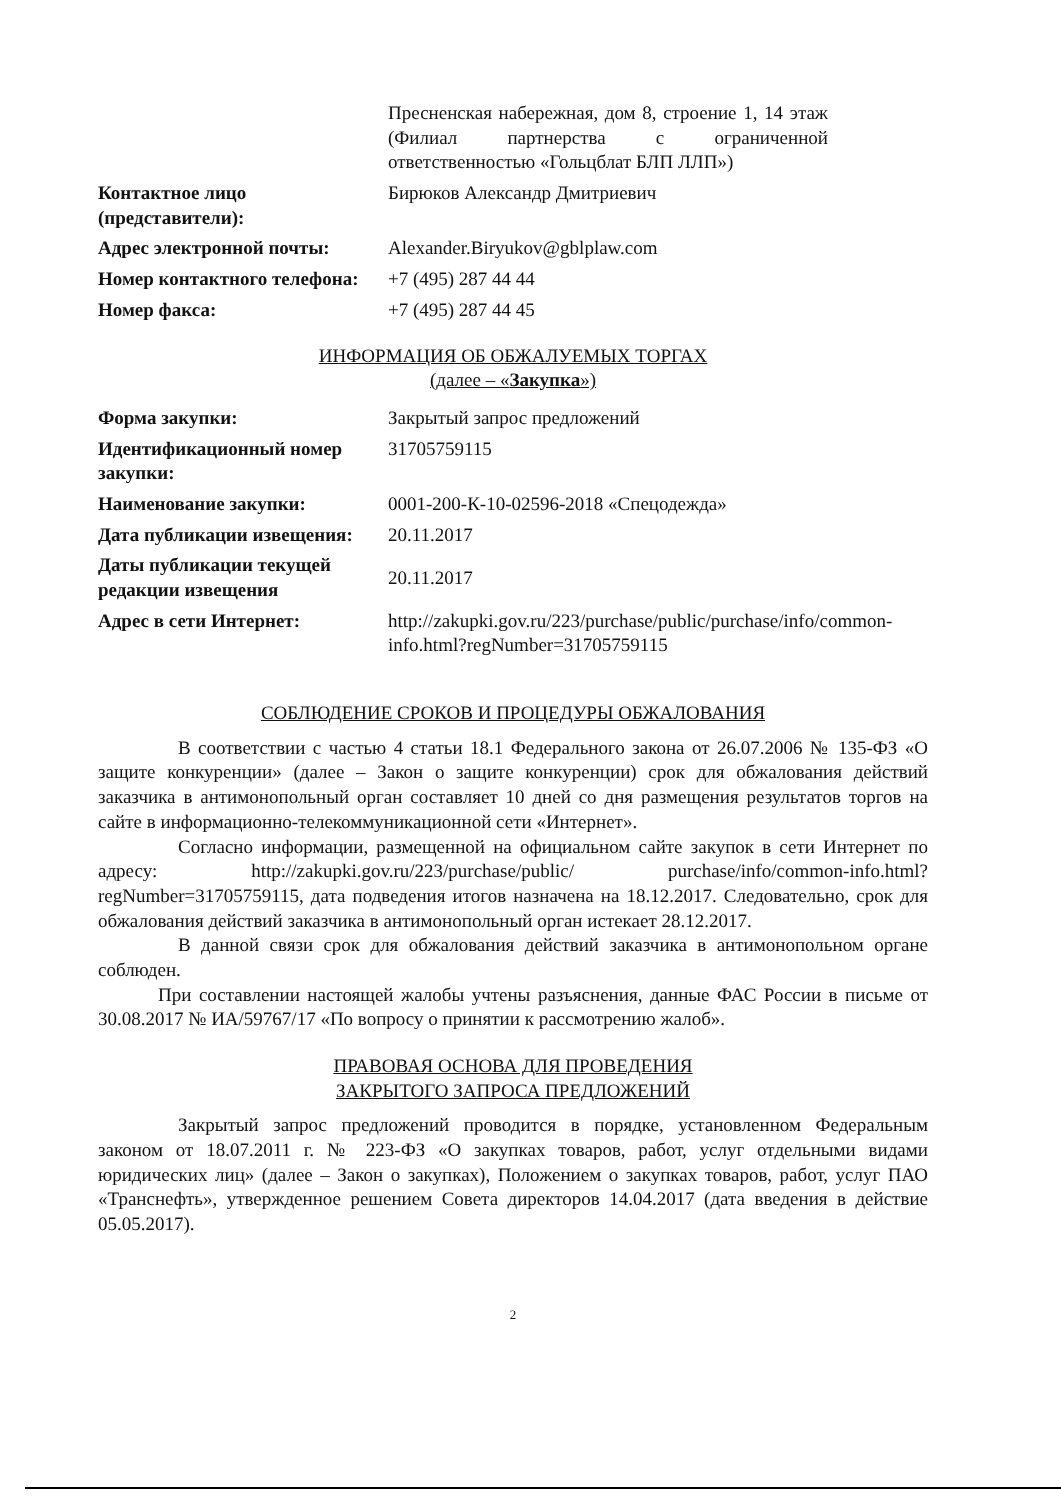| | Пресненская набережная, дом 8, строение 1, 14 этаж (Филиал партнерства с ограниченной ответственностью «Гольцблат БЛП ЛЛП») |
| Контактное лицо (представители): | Бирюков Александр Дмитриевич |
| Адрес электронной почты: | Alexander.Biryukov@gblplaw.com |
| Номер контактного телефона: | +7 (495) 287 44 44 |
| Номер факса: | +7 (495) 287 44 45 |
ИНФОРМАЦИЯ ОБ ОБЖАЛУЕМЫХ ТОРГАХ
(далее – «Закупка»)
| Форма закупки: | Закрытый запрос предложений |
| Идентификационный номер закупки: | 31705759115 |
| Наименование закупки: | 0001-200-К-10-02596-2018 «Спецодежда» |
| Дата публикации извещения: | 20.11.2017 |
| Даты публикации текущей редакции извещения | 20.11.2017 |
| Адрес в сети Интернет: | http://zakupki.gov.ru/223/purchase/public/purchase/info/common-info.html?regNumber=31705759115 |
СОБЛЮДЕНИЕ СРОКОВ И ПРОЦЕДУРЫ ОБЖАЛОВАНИЯ
В соответствии с частью 4 статьи 18.1 Федерального закона от 26.07.2006 № 135-ФЗ «О защите конкуренции» (далее – Закон о защите конкуренции) срок для обжалования действий заказчика в антимонопольный орган составляет 10 дней со дня размещения результатов торгов на сайте в информационно-телекоммуникационной сети «Интернет».
Согласно информации, размещенной на официальном сайте закупок в сети Интернет по адресу: http://zakupki.gov.ru/223/purchase/public/ purchase/info/common-info.html?regNumber=31705759115, дата подведения итогов назначена на 18.12.2017. Следовательно, срок для обжалования действий заказчика в антимонопольный орган истекает 28.12.2017.
В данной связи срок для обжалования действий заказчика в антимонопольном органе соблюден.
При составлении настоящей жалобы учтены разъяснения, данные ФАС России в письме от 30.08.2017 № ИА/59767/17 «По вопросу о принятии к рассмотрению жалоб».
ПРАВОВАЯ ОСНОВА ДЛЯ ПРОВЕДЕНИЯ
ЗАКРЫТОГО ЗАПРОСА ПРЕДЛОЖЕНИЙ
Закрытый запрос предложений проводится в порядке, установленном Федеральным законом от 18.07.2011 г. № 223-ФЗ «О закупках товаров, работ, услуг отдельными видами юридических лиц» (далее – Закон о закупках), Положением о закупках товаров, работ, услуг ПАО «Транснефть», утвержденное решением Совета директоров 14.04.2017 (дата введения в действие 05.05.2017).
2